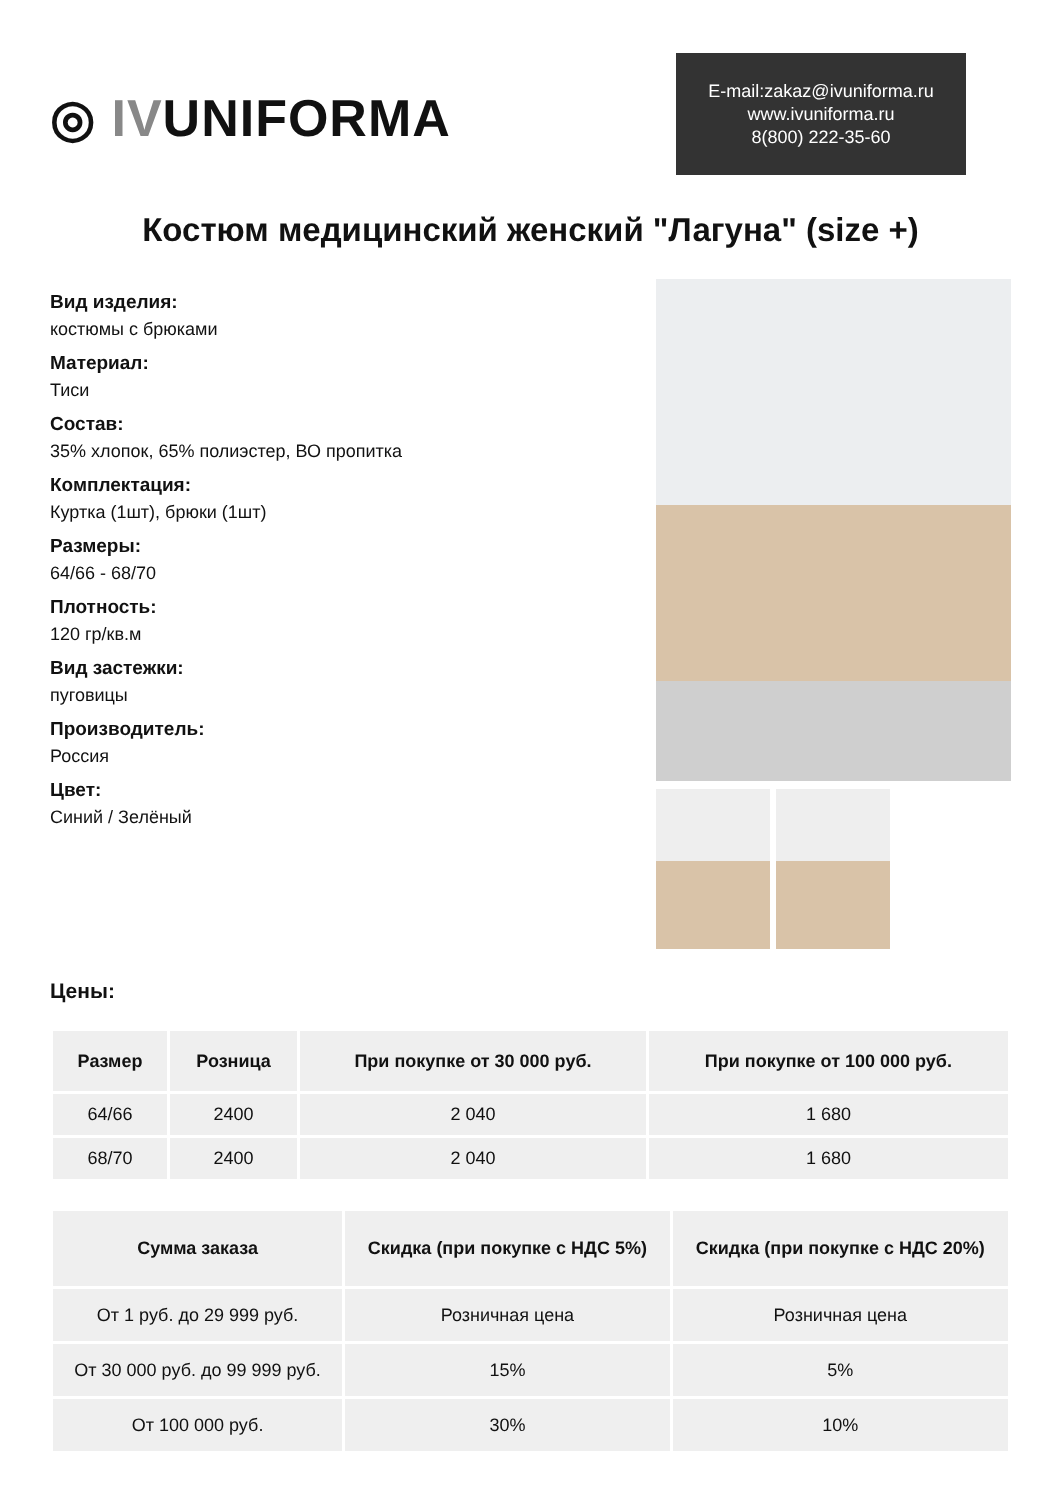◎ IVUNIFORMA
E-mail:zakaz@ivuniforma.ru
www.ivuniforma.ru
8(800) 222-35-60
Костюм медицинский женский "Лагуна" (size +)
Вид изделия:
костюмы с брюками
Материал:
Тиси
Состав:
35% хлопок, 65% полиэстер, ВО пропитка
Комплектация:
Куртка (1шт), брюки (1шт)
Размеры:
64/66 - 68/70
Плотность:
120 гр/кв.м
Вид застежки:
пуговицы
Производитель:
Россия
Цвет:
Синий / Зелёный
Цены:
| Размер | Розница | При покупке от 30 000 руб. | При покупке от 100 000 руб. |
| --- | --- | --- | --- |
| 64/66 | 2400 | 2 040 | 1 680 |
| 68/70 | 2400 | 2 040 | 1 680 |
| Сумма заказа | Скидка (при покупке с НДС 5%) | Скидка (при покупке с НДС 20%) |
| --- | --- | --- |
| От 1 руб. до 29 999 руб. | Розничная цена | Розничная цена |
| От 30 000 руб. до 99 999 руб. | 15% | 5% |
| От 100 000 руб. | 30% | 10% |